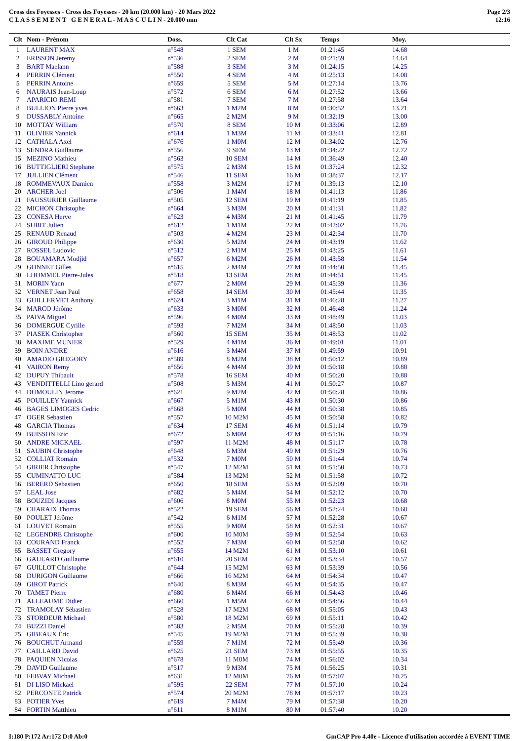Cross des Foyesses - Cross des Foyesses - 20 km (20.000 km) - 20 Mars 2022
C L A S S E M E N T G E N E R A L - M A S C U L I N - 20.000 mm
Page 2/3
12:16
| Clt | Nom - Prénom | Doss. | Clt Cat | Clt Sx | Temps | Moy. |
| --- | --- | --- | --- | --- | --- | --- |
| 1 | LAURENT MAX | n°548 | 1 SEM | 1 M | 01:21:45 | 14.68 |
| 2 | ERISSON Jeremy | n°536 | 2 SEM | 2 M | 01:21:59 | 14.64 |
| 3 | BART Maelann | n°588 | 3 SEM | 3 M | 01:24:15 | 14.25 |
| 4 | PERRIN Clément | n°550 | 4 SEM | 4 M | 01:25:13 | 14.08 |
| 5 | PERRIN Antoine | n°659 | 5 SEM | 5 M | 01:27:14 | 13.76 |
| 6 | NAURAIS Jean-Loup | n°572 | 6 SEM | 6 M | 01:27:52 | 13.66 |
| 7 | APARICIO REMI | n°581 | 7 SEM | 7 M | 01:27:58 | 13.64 |
| 8 | BULLION Pierre yves | n°663 | 1 M2M | 8 M | 01:30:52 | 13.21 |
| 9 | DUSSABLY Antoine | n°665 | 2 M2M | 9 M | 01:32:19 | 13.00 |
| 10 | MOTTAY William | n°570 | 8 SEM | 10 M | 01:33:06 | 12.89 |
| 11 | OLIVIER Yannick | n°614 | 1 M3M | 11 M | 01:33:41 | 12.81 |
| 12 | CATHALA Axel | n°676 | 1 M0M | 12 M | 01:34:02 | 12.76 |
| 13 | SENDRA Guillaume | n°556 | 9 SEM | 13 M | 01:34:22 | 12.72 |
| 15 | MEZINO Mathieu | n°563 | 10 SEM | 14 M | 01:36:49 | 12.40 |
| 16 | BUTTIGLIERI Stephane | n°575 | 2 M3M | 15 M | 01:37:24 | 12.32 |
| 17 | JULLIEN Clément | n°546 | 11 SEM | 16 M | 01:38:37 | 12.17 |
| 18 | ROMMEVAUX Damien | n°558 | 3 M2M | 17 M | 01:39:13 | 12.10 |
| 20 | ARCHER Joel | n°506 | 1 M4M | 18 M | 01:41:13 | 11.86 |
| 21 | FAUSSURIER Guillaume | n°505 | 12 SEM | 19 M | 01:41:19 | 11.85 |
| 22 | MICHON Christophe | n°664 | 3 M3M | 20 M | 01:41:31 | 11.82 |
| 23 | CONESA Herve | n°623 | 4 M3M | 21 M | 01:41:45 | 11.79 |
| 24 | SUBIT Julien | n°612 | 1 M1M | 22 M | 01:42:02 | 11.76 |
| 25 | RENAUD Renaud | n°503 | 4 M2M | 23 M | 01:42:34 | 11.70 |
| 26 | GIROUD Philippe | n°630 | 5 M2M | 24 M | 01:43:19 | 11.62 |
| 27 | ROSSEL Ludovic | n°512 | 2 M1M | 25 M | 01:43:25 | 11.61 |
| 28 | BOUAMARA Modjid | n°657 | 6 M2M | 26 M | 01:43:58 | 11.54 |
| 29 | GONNET Gilles | n°615 | 2 M4M | 27 M | 01:44:50 | 11.45 |
| 30 | LHOMMEL Pierre-Jules | n°518 | 13 SEM | 28 M | 01:44:51 | 11.45 |
| 31 | MORIN Yann | n°677 | 2 M0M | 29 M | 01:45:39 | 11.36 |
| 32 | VERNET Jean Paul | n°658 | 14 SEM | 30 M | 01:45:44 | 11.35 |
| 33 | GUILLERMET Anthony | n°624 | 3 M1M | 31 M | 01:46:28 | 11.27 |
| 34 | MARCO Jérôme | n°633 | 3 M0M | 32 M | 01:46:48 | 11.24 |
| 35 | PAIVA Miguel | n°596 | 4 M0M | 33 M | 01:48:49 | 11.03 |
| 36 | DOMERGUE Cyrille | n°593 | 7 M2M | 34 M | 01:48:50 | 11.03 |
| 37 | PIASEK Christopher | n°560 | 15 SEM | 35 M | 01:48:53 | 11.02 |
| 38 | MAXIME MUNIER | n°529 | 4 M1M | 36 M | 01:49:01 | 11.01 |
| 39 | BOIN ANDRE | n°616 | 3 M4M | 37 M | 01:49:59 | 10.91 |
| 40 | AMADIO GREGORY | n°589 | 8 M2M | 38 M | 01:50:12 | 10.89 |
| 41 | VAIRON Remy | n°656 | 4 M4M | 39 M | 01:50:18 | 10.88 |
| 42 | DUPUY Thibault | n°578 | 16 SEM | 40 M | 01:50:20 | 10.88 |
| 43 | VENDITTELLI Lino gerard | n°508 | 5 M3M | 41 M | 01:50:27 | 10.87 |
| 44 | DUMOULIN Jerome | n°621 | 9 M2M | 42 M | 01:50:28 | 10.86 |
| 45 | POUILLEY Yannick | n°667 | 5 M1M | 43 M | 01:50:30 | 10.86 |
| 46 | BAGES LIMOGES Cedric | n°668 | 5 M0M | 44 M | 01:50:38 | 10.85 |
| 47 | OGER Sebastien | n°557 | 10 M2M | 45 M | 01:50:58 | 10.82 |
| 48 | GARCIA Thomas | n°634 | 17 SEM | 46 M | 01:51:14 | 10.79 |
| 49 | BUISSON Eric | n°672 | 6 M0M | 47 M | 01:51:16 | 10.79 |
| 50 | ANDRE MICKAEL | n°597 | 11 M2M | 48 M | 01:51:17 | 10.78 |
| 51 | SAUBIN Christophe | n°648 | 6 M3M | 49 M | 01:51:29 | 10.76 |
| 52 | COLLIAT Romain | n°532 | 7 M0M | 50 M | 01:51:44 | 10.74 |
| 54 | GIRIER Christophe | n°547 | 12 M2M | 51 M | 01:51:50 | 10.73 |
| 55 | CUMINATTO LUC | n°584 | 13 M2M | 52 M | 01:51:58 | 10.72 |
| 56 | BERERD Sebastien | n°650 | 18 SEM | 53 M | 01:52:09 | 10.70 |
| 57 | LEAL Jose | n°682 | 5 M4M | 54 M | 01:52:12 | 10.70 |
| 58 | BOUZIDI Jacques | n°606 | 8 M0M | 55 M | 01:52:23 | 10.68 |
| 59 | CHARAIX Thomas | n°522 | 19 SEM | 56 M | 01:52:24 | 10.68 |
| 60 | POULET Jérôme | n°542 | 6 M1M | 57 M | 01:52:28 | 10.67 |
| 61 | LOUVET Romain | n°555 | 9 M0M | 58 M | 01:52:31 | 10.67 |
| 62 | LEGENDRE Christophe | n°600 | 10 M0M | 59 M | 01:52:54 | 10.63 |
| 63 | COURAND Franck | n°552 | 7 M3M | 60 M | 01:52:58 | 10.62 |
| 65 | BASSET Gregory | n°655 | 14 M2M | 61 M | 01:53:10 | 10.61 |
| 66 | GAULARD Guillaume | n°610 | 20 SEM | 62 M | 01:53:34 | 10.57 |
| 67 | GUILLOT Christophe | n°644 | 15 M2M | 63 M | 01:53:39 | 10.56 |
| 68 | DURIGON Guillaume | n°666 | 16 M2M | 64 M | 01:54:34 | 10.47 |
| 69 | GIROT Patrick | n°640 | 8 M3M | 65 M | 01:54:35 | 10.47 |
| 70 | TAMET Pierre | n°680 | 6 M4M | 66 M | 01:54:43 | 10.46 |
| 71 | ALLEAUME Didier | n°660 | 1 M5M | 67 M | 01:54:56 | 10.44 |
| 72 | TRAMOLAY Sébastien | n°528 | 17 M2M | 68 M | 01:55:05 | 10.43 |
| 73 | STORDEUR Michael | n°580 | 18 M2M | 69 M | 01:55:11 | 10.42 |
| 74 | BUZZI Daniel | n°583 | 2 M5M | 70 M | 01:55:28 | 10.39 |
| 75 | GIBEAUX Éric | n°545 | 19 M2M | 71 M | 01:55:39 | 10.38 |
| 76 | BOUCHUT Armand | n°559 | 7 M1M | 72 M | 01:55:49 | 10.36 |
| 77 | CAILLARD David | n°625 | 21 SEM | 73 M | 01:55:55 | 10.35 |
| 78 | PAQUIEN Nicolas | n°678 | 11 M0M | 74 M | 01:56:02 | 10.34 |
| 79 | DAVID Guillaume | n°517 | 9 M3M | 75 M | 01:56:25 | 10.31 |
| 80 | FEBVAY Michael | n°631 | 12 M0M | 76 M | 01:57:07 | 10.25 |
| 81 | DI LISO Mickaël | n°595 | 22 SEM | 77 M | 01:57:10 | 10.24 |
| 82 | PERCONTE Patrick | n°574 | 20 M2M | 78 M | 01:57:17 | 10.23 |
| 83 | POTIER Yves | n°619 | 7 M4M | 79 M | 01:57:38 | 10.20 |
| 84 | FORTIN Matthieu | n°611 | 8 M1M | 80 M | 01:57:40 | 10.20 |
I:180 P:172 Ar:172 D:0 Ab:0 GmCAP Pro 4.40e - Licence d'utilisation accordée à EVENT TIME